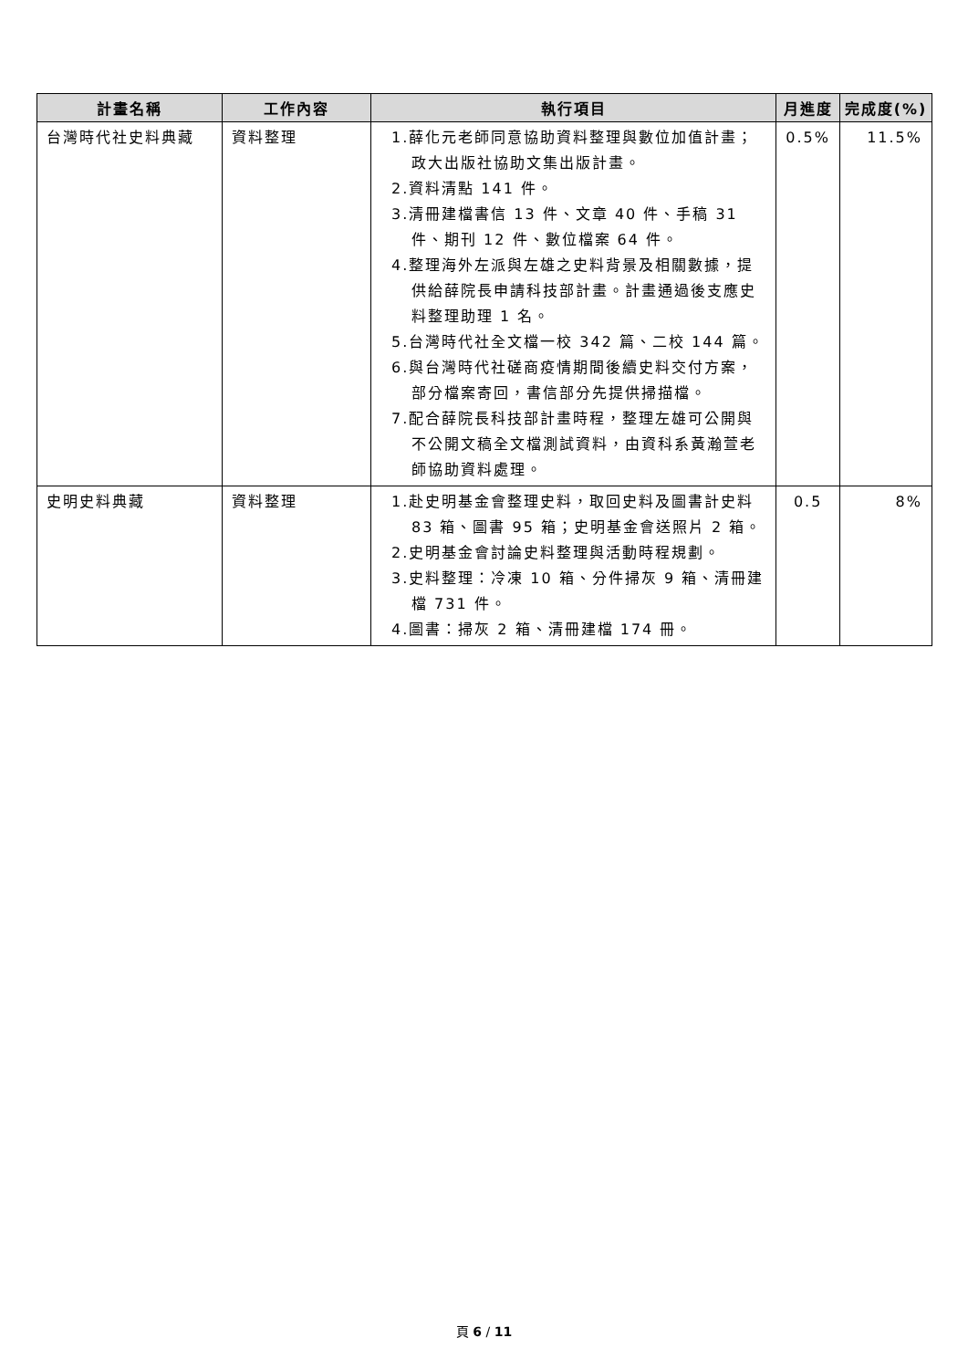| 計畫名稱 | 工作內容 | 執行項目 | 月進度 | 完成度(%) |
| --- | --- | --- | --- | --- |
| 台灣時代社史料典藏 | 資料整理 | 1.薛化元老師同意協助資料整理與數位加值計畫；政大出版社協助文集出版計畫。 2.資料清點 141 件。 3.清冊建檔書信 13 件、文章 40 件、手稿 31 件、期刊 12 件、數位檔案 64 件。 4.整理海外左派與左雄之史料背景及相關數據，提供給薛院長申請科技部計畫。計畫通過後支應史料整理助理 1 名。 5.台灣時代社全文檔一校 342 篇、二校 144 篇。 6.與台灣時代社磋商疫情期間後續史料交付方案，部分檔案寄回，書信部分先提供掃描檔。 7.配合薛院長科技部計畫時程，整理左雄可公開與不公開文稿全文檔測試資料，由資科系黃瀚萱老師協助資料處理。 | 0.5% | 11.5% |
| 史明史料典藏 | 資料整理 | 1.赴史明基金會整理史料，取回史料及圖書計史料 83 箱、圖書 95 箱；史明基金會送照片 2 箱。 2.史明基金會討論史料整理與活動時程規劃。 3.史料整理：冷凍 10 箱、分件掃灰 9 箱、清冊建檔 731 件。 4.圖書：掃灰 2 箱、清冊建檔 174 冊。 | 0.5 | 8% |
頁 6 / 11